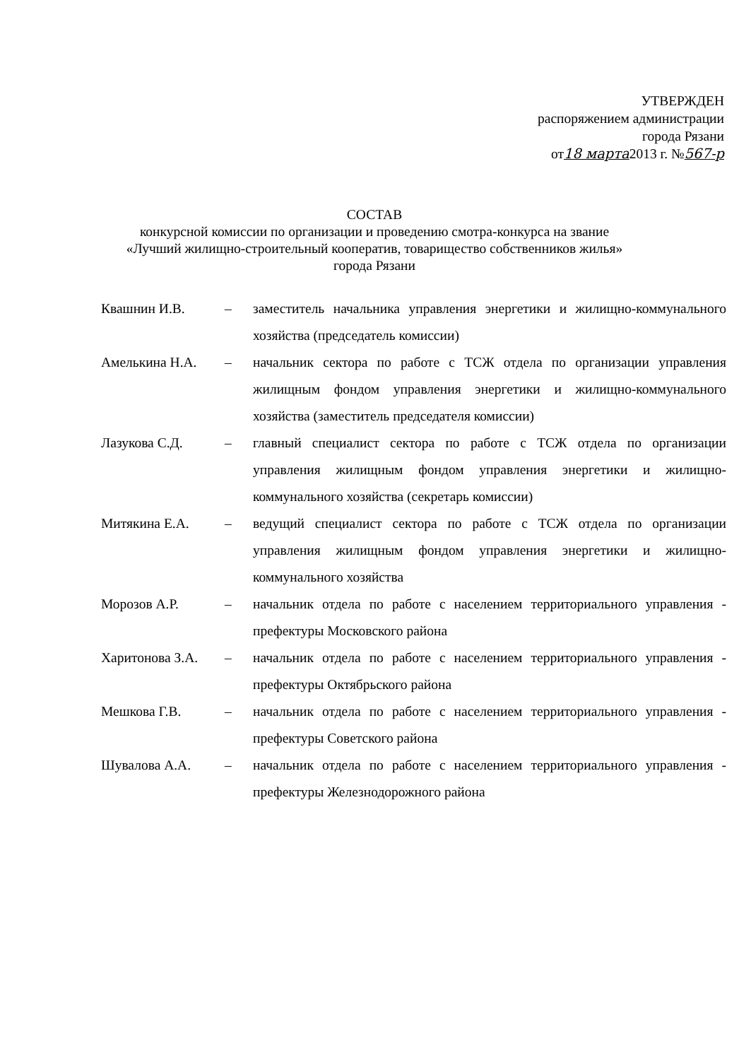УТВЕРЖДЕН
распоряжением администрации
города Рязани
от18 марта2013 г. №567-р
СОСТАВ
конкурсной комиссии по организации и проведению смотра-конкурса на звание
«Лучший жилищно-строительный кооператив, товарищество собственников жилья»
города Рязани
Квашнин И.В. – заместитель начальника управления энергетики и жилищно-коммунального хозяйства (председатель комиссии)
Амелькина Н.А. – начальник сектора по работе с ТСЖ отдела по организации управления жилищным фондом управления энергетики и жилищно-коммунального хозяйства (заместитель председателя комиссии)
Лазукова С.Д. – главный специалист сектора по работе с ТСЖ отдела по организации управления жилищным фондом управления энергетики и жилищно-коммунального хозяйства (секретарь комиссии)
Митякина Е.А. – ведущий специалист сектора по работе с ТСЖ отдела по организации управления жилищным фондом управления энергетики и жилищно-коммунального хозяйства
Морозов А.Р. – начальник отдела по работе с населением территориального управления - префектуры Московского района
Харитонова З.А.
– начальник отдела по работе с населением территориального управления - префектуры Октябрьского района
Мешкова Г.В. – начальник отдела по работе с населением территориального управления - префектуры Советского района
Шувалова А.А. – начальник отдела по работе с населением территориального управления - префектуры Железнодорожного района